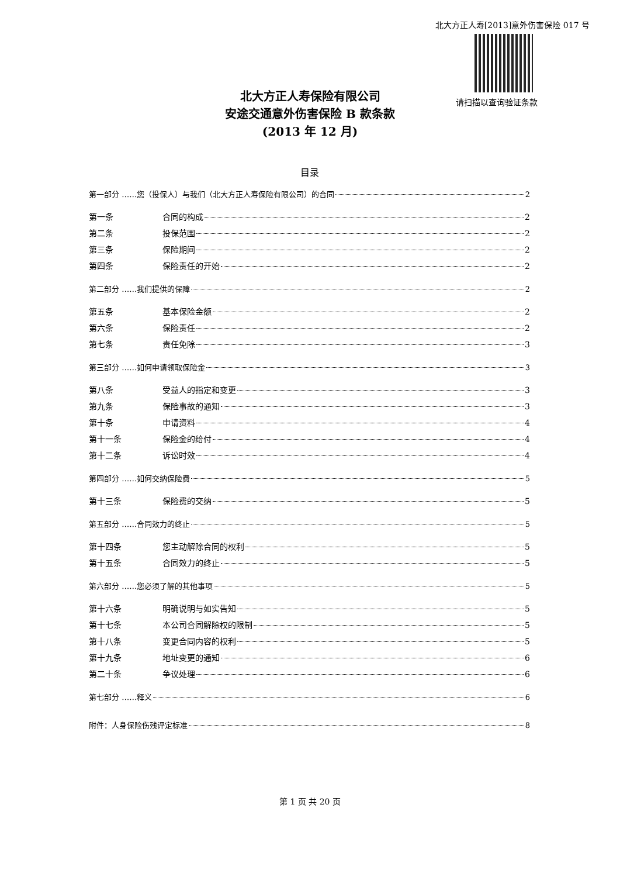北大方正人寿[2013]意外伤害保险 017 号
请扫描以查询验证条款
北大方正人寿保险有限公司
安途交通意外伤害保险 B 款条款
(2013 年 12 月)
目录
第一部分 ……您（投保人）与我们（北大方正人寿保险有限公司）的合同 2
第一条 合同的构成 2
第二条 投保范围 2
第三条 保险期间 2
第四条 保险责任的开始 2
第二部分 ……我们提供的保障 2
第五条 基本保险金额 2
第六条 保险责任 2
第七条 责任免除 3
第三部分 ……如何申请领取保险金 3
第八条 受益人的指定和变更 3
第九条 保险事故的通知 3
第十条 申请资料 4
第十一条 保险金的给付 4
第十二条 诉讼时效 4
第四部分 ……如何交纳保险费 5
第十三条 保险费的交纳 5
第五部分 ……合同效力的终止 5
第十四条 您主动解除合同的权利 5
第十五条 合同效力的终止 5
第六部分 ……您必须了解的其他事项 5
第十六条 明确说明与如实告知 5
第十七条 本公司合同解除权的限制 5
第十八条 变更合同内容的权利 5
第十九条 地址变更的通知 6
第二十条 争议处理 6
第七部分 ……释义 6
附件：人身保险伤残评定标准 8
第 1 页 共 20 页